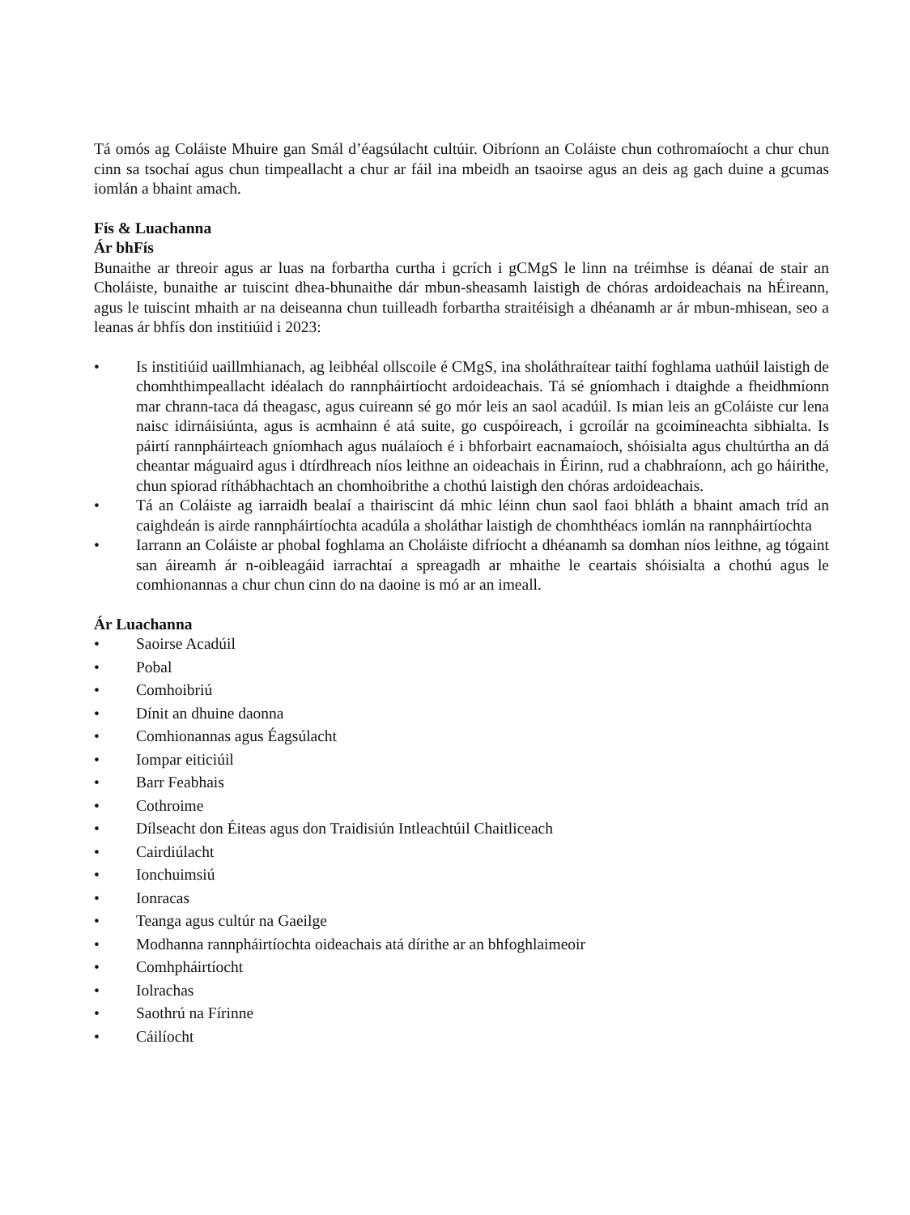Tá omós ag Coláiste Mhuire gan Smál d’éagsúlacht cultúir. Oibríonn an Coláiste chun cothromaíocht a chur chun cinn sa tsochaí agus chun timpeallacht a chur ar fáil ina mbeidh an tsaoirse agus an deis ag gach duine a gcumas iomlán a bhaint amach.
Fís & Luachanna
Ár bhFís
Bunaithe ar threoir agus ar luas na forbartha curtha i gcrích i gCMgS le linn na tréimhse is déanaí de stair an Choláiste, bunaithe ar tuiscint dhea-bhunaithe dár mbun-sheasamh laistigh de chóras ardoideachais na hÉireann, agus le tuiscint mhaith ar na deiseanna chun tuilleadh forbartha straitéisigh a dhéanamh ar ár mbun-mhisean, seo a leanas ár bhfís don institiúid i 2023:
• Is institiúid uaillmhianach, ag leibhéal ollscoile é CMgS, ina sholáthraítear taithí foghlama uathúil laistigh de chomhthimpeallacht idéalach do rannpháirtíocht ardoideachais. Tá sé gníomhach i dtaighde a fheidhmíonn mar chrann-taca dá theagasc, agus cuireann sé go mór leis an saol acadúil. Is mian leis an gColáiste cur lena naisc idirnáisiúnta, agus is acmhainn é atá suite, go cuspóireach, i gcroílár na gcoimíneachta sibhialta. Is páirtí rannpháirteach gníomhach agus nuálaíoch é i bhforbairt eacnamaíoch, shóisialta agus chultúrtha an dá cheantar máguaird agus i dtírdhreach níos leithne an oideachais in Éirinn, rud a chabhraíonn, ach go háirithe, chun spiorad ríthábhachtach an chomhoibrithe a chothú laistigh den chóras ardoideachais.
• Tá an Coláiste ag iarraidh bealaí a thairiscint dá mhic léinn chun saol faoi bhláth a bhaint amach tríd an caighdeán is airde rannpháirtíochta acadúla a sholáthar laistigh de chomhthéacs iomlán na rannpháirtíochta
• Iarrann an Coláiste ar phobal foghlama an Choláiste difríocht a dhéanamh sa domhan níos leithne, ag tógaint san áireamh ár n-oibleagáid iarrachtaí a spreagadh ar mhaithe le ceartais shóisialta a chothú agus le comhionannas a chur chun cinn do na daoine is mó ar an imeall.
Ár Luachanna
• Saoirse Acadúil
• Pobal
• Comhoibriú
• Dínit an dhuine daonna
• Comhionannas agus Éagsúlacht
• Iompar eiticiúil
• Barr Feabhais
• Cothroime
• Dílseacht don Éiteas agus don Traidisiún Intleachtúil Chaitliceach
• Cairdiúlacht
• Ionchuimsiú
• Ionracas
• Teanga agus cultúr na Gaeilge
• Modhanna rannpháirtíochta oideachais atá dírithe ar an bhfoghlaimeoir
• Comhpháirtíocht
• Iolrachas
• Saothrú na Fírinne
• Cáilíocht